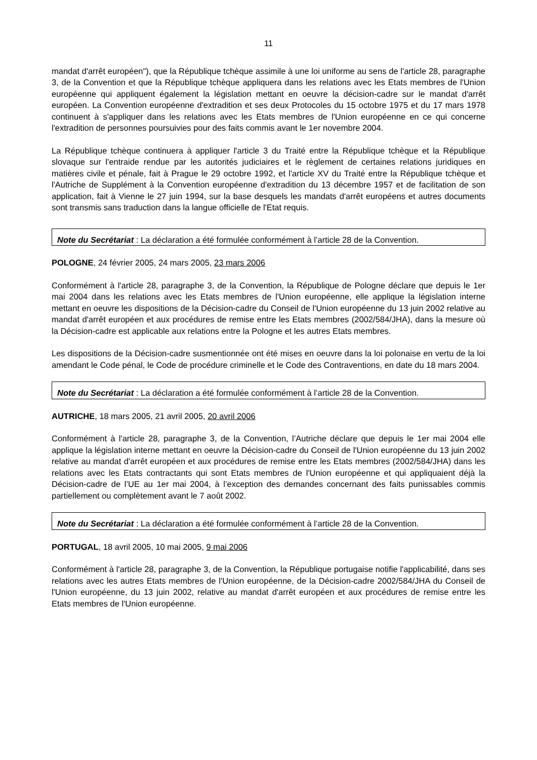11
mandat d'arrêt européen"), que la République tchèque assimile à une loi uniforme au sens de l'article 28, paragraphe 3, de la Convention et que la République tchèque appliquera dans les relations avec les Etats membres de l'Union européenne qui appliquent également la législation mettant en oeuvre la décision-cadre sur le mandat d'arrêt européen. La Convention européenne d'extradition et ses deux Protocoles du 15 octobre 1975 et du 17 mars 1978 continuent à s'appliquer dans les relations avec les Etats membres de l'Union européenne en ce qui concerne l'extradition de personnes poursuivies pour des faits commis avant le 1er novembre 2004.
La République tchèque continuera à appliquer l'article 3 du Traité entre la République tchèque et la République slovaque sur l'entraide rendue par les autorités judiciaires et le règlement de certaines relations juridiques en matières civile et pénale, fait à Prague le 29 octobre 1992, et l'article XV du Traité entre la République tchèque et l'Autriche de Supplément à la Convention européenne d'extradition du 13 décembre 1957 et de facilitation de son application, fait à Vienne le 27 juin 1994, sur la base desquels les mandats d'arrêt européens et autres documents sont transmis sans traduction dans la langue officielle de l'Etat requis.
Note du Secrétariat : La déclaration a été formulée conformément à l’article 28 de la Convention.
POLOGNE, 24 février 2005, 24 mars 2005, 23 mars 2006
Conformément à l'article 28, paragraphe 3, de la Convention, la République de Pologne déclare que depuis le 1er mai 2004 dans les relations avec les Etats membres de l'Union européenne, elle applique la législation interne mettant en oeuvre les dispositions de la Décision-cadre du Conseil de l'Union européenne du 13 juin 2002 relative au mandat d'arrêt européen et aux procédures de remise entre les Etats membres (2002/584/JHA), dans la mesure où la Décision-cadre est applicable aux relations entre la Pologne et les autres Etats membres.
Les dispositions de la Décision-cadre susmentionnée ont été mises en oeuvre dans la loi polonaise en vertu de la loi amendant le Code pénal, le Code de procédure criminelle et le Code des Contraventions, en date du 18 mars 2004.
Note du Secrétariat : La déclaration a été formulée conformément à l’article 28 de la Convention.
AUTRICHE, 18 mars 2005, 21 avril 2005, 20 avril 2006
Conformément à l'article 28, paragraphe 3, de la Convention, l’Autriche déclare que depuis le 1er mai 2004 elle applique la législation interne mettant en oeuvre la Décision-cadre du Conseil de l'Union européenne du 13 juin 2002 relative au mandat d'arrêt européen et aux procédures de remise entre les Etats membres (2002/584/JHA) dans les relations avec les Etats contractants qui sont Etats membres de l'Union européenne et qui appliquaient déjà la Décision-cadre de l’UE au 1er mai 2004, à l’exception des demandes concernant des faits punissables commis partiellement ou complètement avant le 7 août 2002.
Note du Secrétariat : La déclaration a été formulée conformément à l’article 28 de la Convention.
PORTUGAL, 18 avril 2005, 10 mai 2005, 9 mai 2006
Conformément à l'article 28, paragraphe 3, de la Convention, la République portugaise notifie l'applicabilité, dans ses relations avec les autres Etats membres de l'Union européenne, de la Décision-cadre 2002/584/JHA du Conseil de l'Union européenne, du 13 juin 2002, relative au mandat d'arrêt européen et aux procédures de remise entre les Etats membres de l'Union européenne.